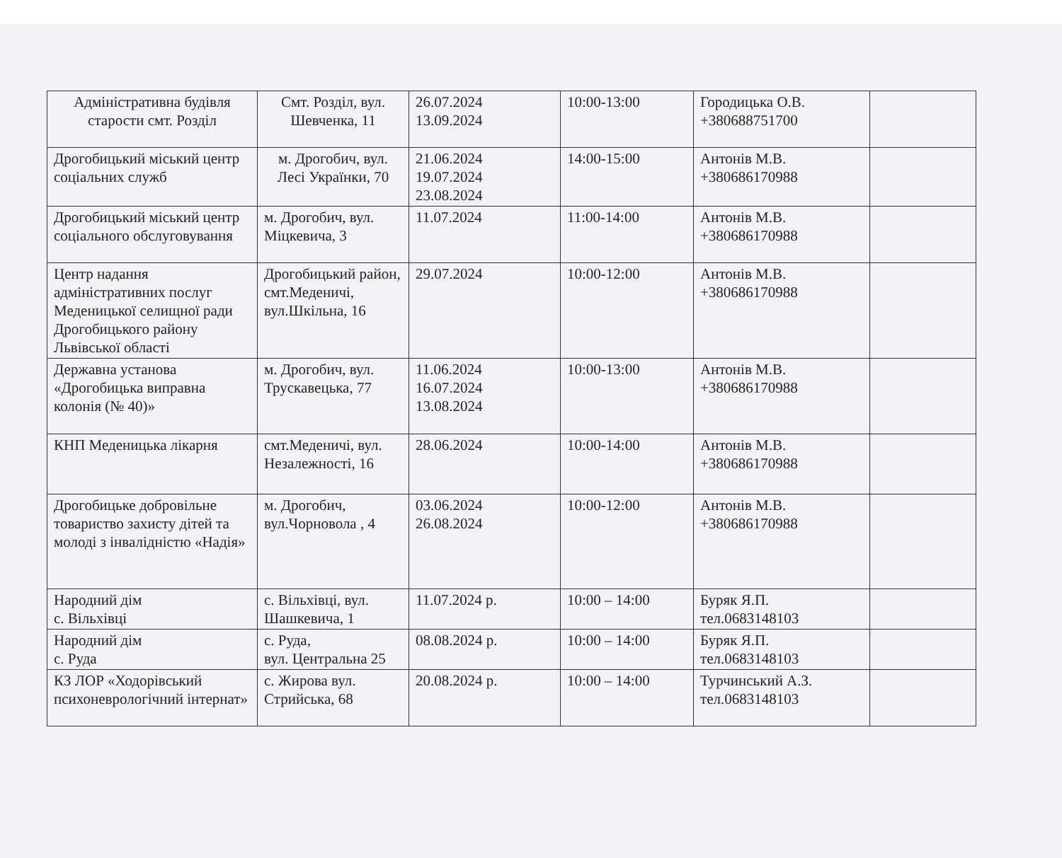| Адміністративна будівля старости смт. Розділ | Смт. Розділ, вул. Шевченка, 11 | 26.07.2024 13.09.2024 | 10:00-13:00 | Городицька О.В. +380688751700 | |
| Дрогобицький міський центр соціальних служб | м. Дрогобич, вул. Лесі Українки, 70 | 21.06.2024 19.07.2024 23.08.2024 | 14:00-15:00 | Антонів М.В. +380686170988 | |
| Дрогобицький міський центр соціального обслуговування | м. Дрогобич, вул. Міцкевича, 3 | 11.07.2024 | 11:00-14:00 | Антонів М.В. +380686170988 | |
| Центр надання адміністративних послуг Меденицької селищної ради Дрогобицького району Львівської області | Дрогобицький район, смт.Меденичі, вул.Шкільна, 16 | 29.07.2024 | 10:00-12:00 | Антонів М.В. +380686170988 | |
| Державна установа «Дрогобицька виправна колонія (№ 40)» | м. Дрогобич, вул. Трускавецька, 77 | 11.06.2024 16.07.2024 13.08.2024 | 10:00-13:00 | Антонів М.В. +380686170988 | |
| КНП Меденицька лікарня | смт.Меденичі, вул. Незалежності, 16 | 28.06.2024 | 10:00-14:00 | Антонів М.В. +380686170988 | |
| Дрогобицьке добровільне товариство захисту дітей та молоді з інвалідністю «Надія» | м. Дрогобич, вул.Чорновола , 4 | 03.06.2024 26.08.2024 | 10:00-12:00 | Антонів М.В. +380686170988 | |
| Народний дім с. Вільхівці | с. Вільхівці, вул. Шашкевича, 1 | 11.07.2024 р. | 10:00 – 14:00 | Буряк Я.П. тел.0683148103 | |
| Народний дім с. Руда | с. Руда, вул. Центральна 25 | 08.08.2024 р. | 10:00 – 14:00 | Буряк Я.П. тел.0683148103 | |
| КЗ ЛОР «Ходорівський психоневрологічний інтернат» | с. Жирова вул. Стрийська, 68 | 20.08.2024 р. | 10:00 – 14:00 | Турчинський А.З. тел.0683148103 | |